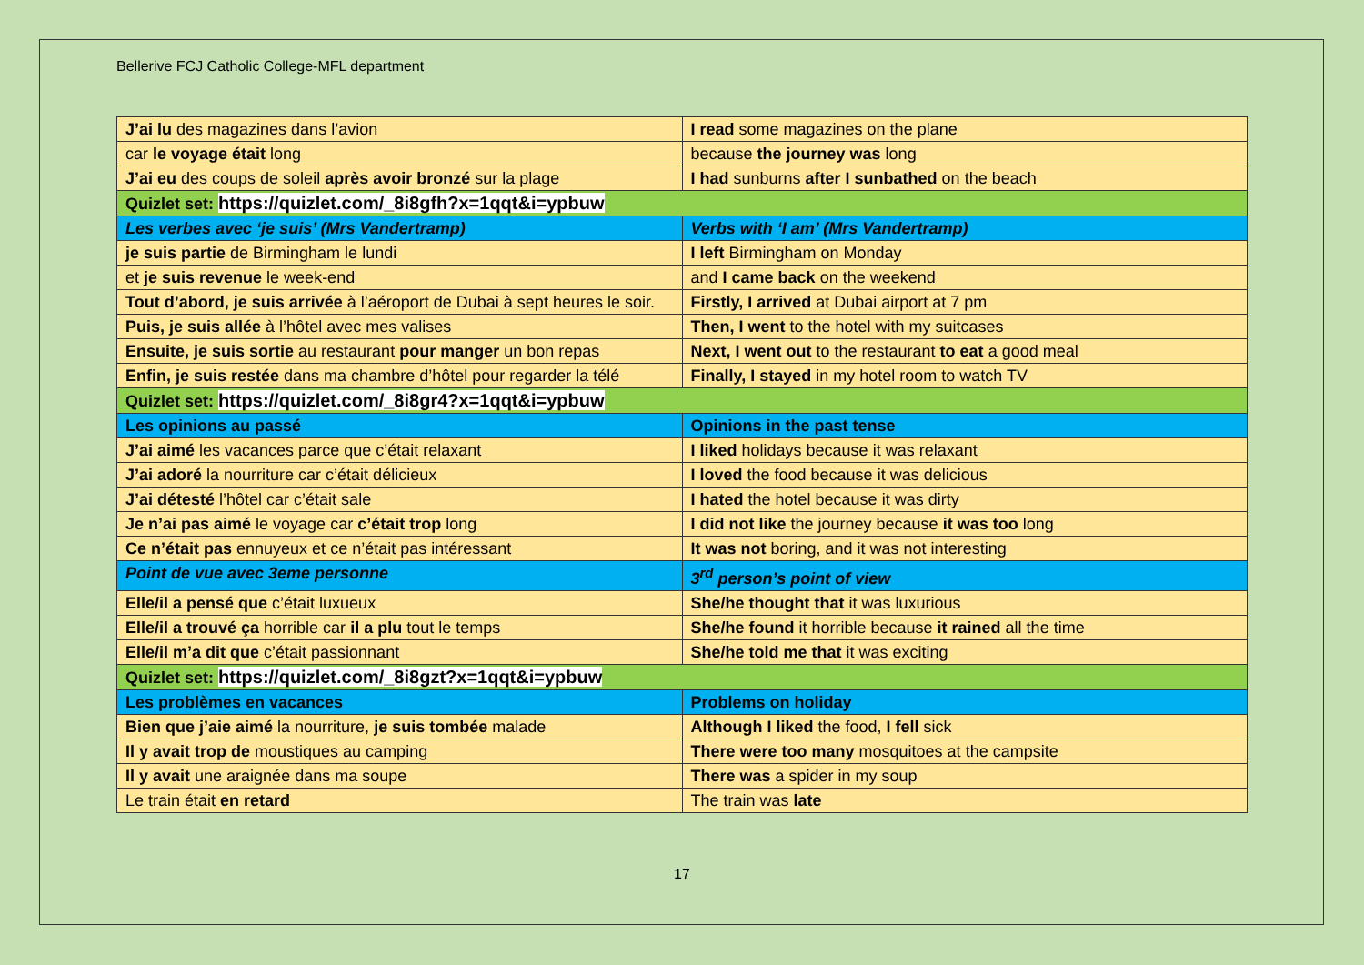Bellerive FCJ Catholic College-MFL department
| J’ai lu des magazines dans l’avion | I read some magazines on the plane |
| car le voyage était long | because the journey was long |
| J’ai eu des coups de soleil après avoir bronzé sur la plage | I had sunburns after I sunbathed on the beach |
| Quizlet set: https://quizlet.com/_8i8gfh?x=1qqt&i=ypbuw | |
| Les verbes avec ‘je suis’ (Mrs Vandertramp) | Verbs with ‘I am’ (Mrs Vandertramp) |
| je suis partie de Birmingham le lundi | I left Birmingham on Monday |
| et je suis revenue le week-end | and I came back on the weekend |
| Tout d’abord, je suis arrivée à l’aéroport de Dubai à sept heures le soir. | Firstly, I arrived at Dubai airport at 7 pm |
| Puis, je suis allée à l’hôtel avec mes valises | Then, I went to the hotel with my suitcases |
| Ensuite, je suis sortie au restaurant pour manger un bon repas | Next, I went out to the restaurant to eat a good meal |
| Enfin, je suis restée dans ma chambre d’hôtel pour regarder la télé | Finally, I stayed in my hotel room to watch TV |
| Quizlet set: https://quizlet.com/_8i8gr4?x=1qqt&i=ypbuw | |
| Les opinions au passé | Opinions in the past tense |
| J’ai aimé les vacances parce que c’était relaxant | I liked holidays because it was relaxant |
| J’ai adoré la nourriture car c’était délicieux | I loved the food because it was delicious |
| J’ai détesté l’hôtel car c’était sale | I hated the hotel because it was dirty |
| Je n’ai pas aimé le voyage car c’était trop long | I did not like the journey because it was too long |
| Ce n’était pas ennuyeux et ce n’était pas intéressant | It was not boring, and it was not interesting |
| Point de vue avec 3eme personne | 3<sup>rd</sup> person’s point of view |
| Elle/il a pensé que c’était luxueux | She/he thought that it was luxurious |
| Elle/il a trouvé ça horrible car il a plu tout le temps | She/he found it horrible because it rained all the time |
| Elle/il m’a dit que c’était passionnant | She/he told me that it was exciting |
| Quizlet set: https://quizlet.com/_8i8gzt?x=1qqt&i=ypbuw | |
| Les problèmes en vacances | Problems on holiday |
| Bien que j’aie aimé la nourriture, je suis tombée malade | Although I liked the food, I fell sick |
| Il y avait trop de moustiques au camping | There were too many mosquitoes at the campsite |
| Il y avait une araignée dans ma soupe | There was a spider in my soup |
| Le train était en retard | The train was late |
17